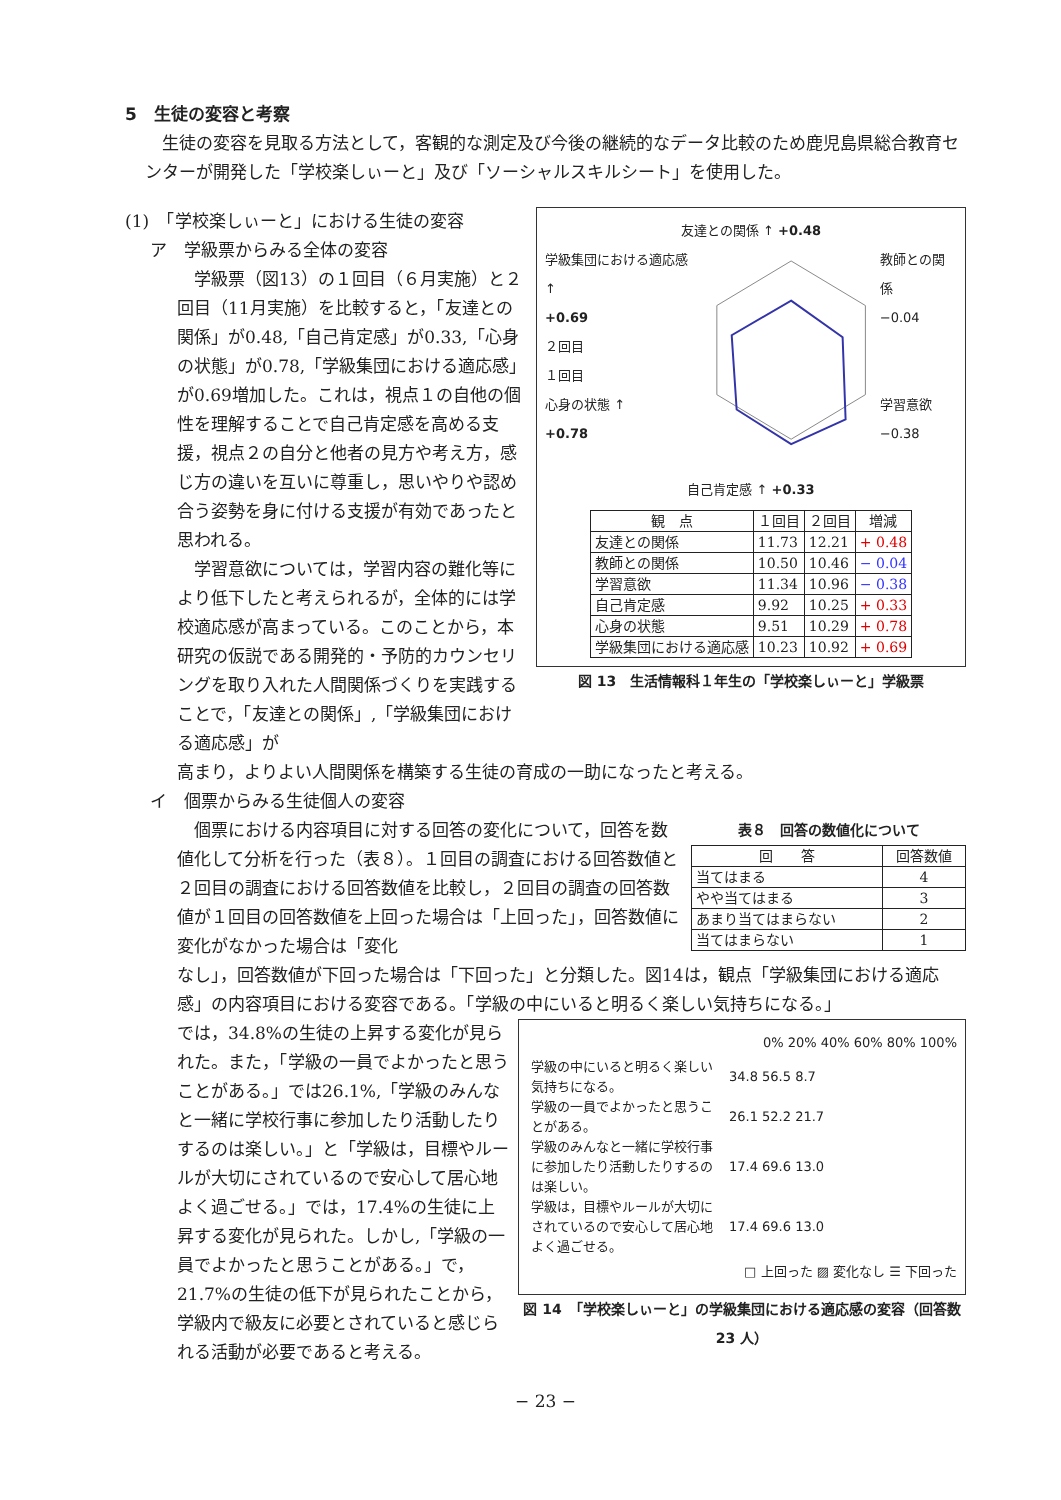5　生徒の変容と考察
生徒の変容を見取る方法として，客観的な測定及び今後の継続的なデータ比較のため鹿児島県総合教育センターが開発した「学校楽しぃーと」及び「ソーシャルスキルシート」を使用した。
(1)　「学校楽しぃーと」における生徒の変容
ア　学級票からみる全体の変容
学級票（図13）の１回目（６月実施）と２回目（11月実施）を比較すると，「友達との関係」が0.48,「自己肯定感」が0.33,「心身の状態」が0.78,「学級集団における適応感」が0.69増加した。これは，視点１の自他の個性を理解することで自己肯定感を高める支援，視点２の自分と他者の見方や考え方，感じ方の違いを互いに尊重し，思いやりや認め合う姿勢を身に付ける支援が有効であったと思われる。
学習意欲については，学習内容の難化等により低下したと考えられるが，全体的には学校適応感が高まっている。このことから，本研究の仮説である開発的・予防的カウンセリングを取り入れた人間関係づくりを実践することで，「友達との関係」,「学級集団における適応感」が
友達との関係 ↑ +0.48
学級集団における適応感 ↑
+0.69
２回目
１回目
心身の状態 ↑
+0.78
教師との関係
−0.04
学習意欲
−0.38
自己肯定感 ↑ +0.33
| 観 点 | １回目 | ２回目 | 増減 |
| --- | --- | --- | --- |
| 友達との関係 | 11.73 | 12.21 | + 0.48 |
| 教師との関係 | 10.50 | 10.46 | − 0.04 |
| 学習意欲 | 11.34 | 10.96 | − 0.38 |
| 自己肯定感 | 9.92 | 10.25 | + 0.33 |
| 心身の状態 | 9.51 | 10.29 | + 0.78 |
| 学級集団における適応感 | 10.23 | 10.92 | + 0.69 |
図 13　生活情報科１年生の「学校楽しぃーと」学級票
高まり，よりよい人間関係を構築する生徒の育成の一助になったと考える。
イ　個票からみる生徒個人の変容
個票における内容項目に対する回答の変化について，回答を数値化して分析を行った（表８）。１回目の調査における回答数値と２回目の調査における回答数値を比較し，２回目の調査の回答数値が１回目の回答数値を上回った場合は「上回った」，回答数値に変化がなかった場合は「変化
表８　回答の数値化について
| 回 答 | 回答数値 |
| --- | --- |
| 当てはまる | 4 |
| やや当てはまる | 3 |
| あまり当てはまらない | 2 |
| 当てはまらない | 1 |
なし」，回答数値が下回った場合は「下回った」と分類した。図14は，観点「学級集団における適応感」の内容項目における変容である。「学級の中にいると明るく楽しい気持ちになる。」
では，34.8%の生徒の上昇する変化が見られた。また，「学級の一員でよかったと思うことがある。」では26.1%,「学級のみんなと一緒に学校行事に参加したり活動したりするのは楽しい。」と「学級は，目標やルールが大切にされているので安心して居心地よく過ごせる。」では，17.4%の生徒に上昇する変化が見られた。しかし,「学級の一員でよかったと思うことがある。」で，21.7%の生徒の低下が見られたことから，学級内で級友に必要とされていると感じられる活動が必要であると考える。
0% 20% 40% 60% 80% 100%
| 学級の中にいると明るく楽しい気持ちになる。 | 34.8 56.5 8.7 |
| 学級の一員でよかったと思うことがある。 | 26.1 52.2 21.7 |
| 学級のみんなと一緒に学校行事に参加したり活動したりするのは楽しい。 | 17.4 69.6 13.0 |
| 学級は，目標やルールが大切にされているので安心して居心地よく過ごせる。 | 17.4 69.6 13.0 |
□ 上回った ▨ 変化なし ☰ 下回った
図 14　「学校楽しぃーと」の学級集団における適応感の変容（回答数 23 人）
− 23 −